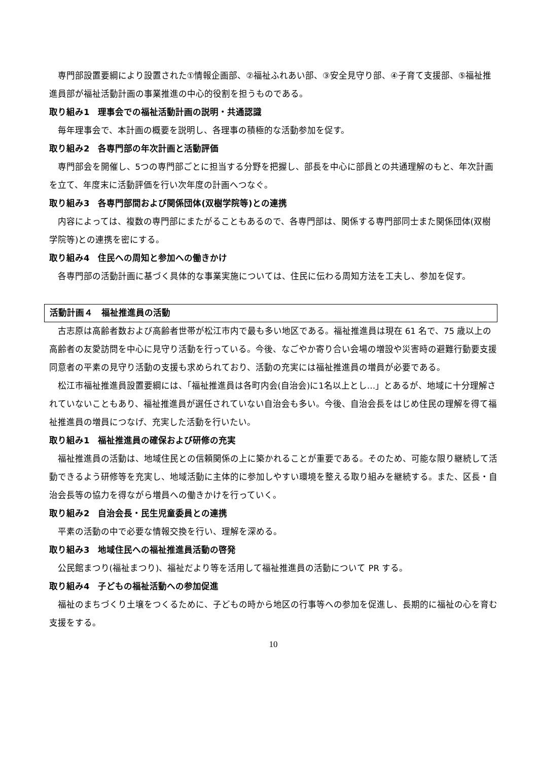専門部設置要綱により設置された①情報企画部、②福祉ふれあい部、③安全見守り部、④子育て支援部、⑤福祉推進員部が福祉活動計画の事業推進の中心的役割を担うものである。
取り組み1　理事会での福祉活動計画の説明・共通認識
毎年理事会で、本計画の概要を説明し、各理事の積極的な活動参加を促す。
取り組み2　各専門部の年次計画と活動評価
専門部会を開催し、5つの専門部ごとに担当する分野を把握し、部長を中心に部員との共通理解のもと、年次計画を立て、年度末に活動評価を行い次年度の計画へつなぐ。
取り組み3　各専門部間および関係団体(双樹学院等)との連携
内容によっては、複数の専門部にまたがることもあるので、各専門部は、関係する専門部同士また関係団体(双樹学院等)との連携を密にする。
取り組み4　住民への周知と参加への働きかけ
各専門部の活動計画に基づく具体的な事業実施については、住民に伝わる周知方法を工夫し、参加を促す。
活動計画４　福祉推進員の活動
古志原は高齢者数および高齢者世帯が松江市内で最も多い地区である。福祉推進員は現在 61 名で、75 歳以上の高齢者の友愛訪問を中心に見守り活動を行っている。今後、なごやか寄り合い会場の増設や災害時の避難行動要支援同意者の平素の見守り活動の支援も求められており、活動の充実には福祉推進員の増員が必要である。
松江市福祉推進員設置要綱には、「福祉推進員は各町内会(自治会)に1名以上とし…」とあるが、地域に十分理解されていないこともあり、福祉推進員が選任されていない自治会も多い。今後、自治会長をはじめ住民の理解を得て福祉推進員の増員につなげ、充実した活動を行いたい。
取り組み1　福祉推進員の確保および研修の充実
福祉推進員の活動は、地域住民との信頼関係の上に築かれることが重要である。そのため、可能な限り継続して活動できるよう研修等を充実し、地域活動に主体的に参加しやすい環境を整える取り組みを継続する。また、区長・自治会長等の協力を得ながら増員への働きかけを行っていく。
取り組み2　自治会長・民生児童委員との連携
平素の活動の中で必要な情報交換を行い、理解を深める。
取り組み3　地域住民への福祉推進員活動の啓発
公民館まつり(福祉まつり)、福祉だより等を活用して福祉推進員の活動について PR する。
取り組み4　子どもの福祉活動への参加促進
福祉のまちづくり土壌をつくるために、子どもの時から地区の行事等への参加を促進し、長期的に福祉の心を育む支援をする。
10